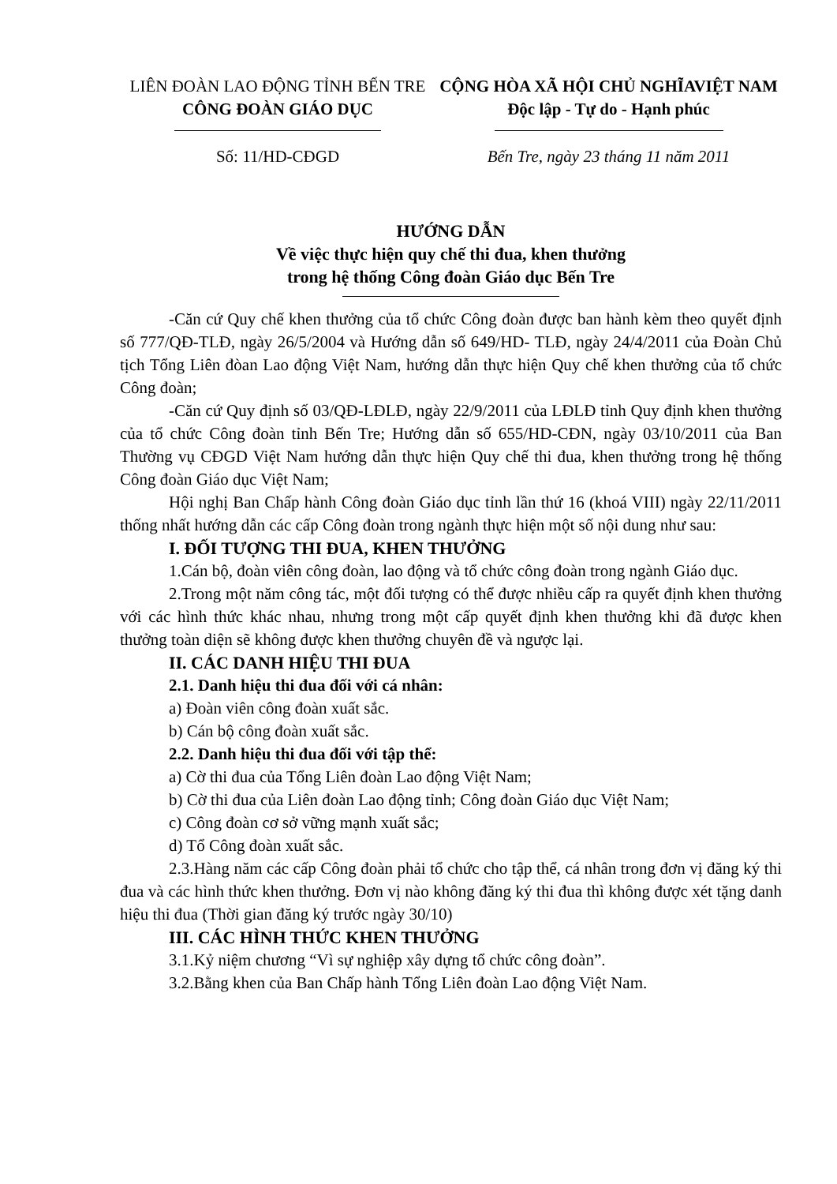LIÊN ĐOÀN LAO ĐỘNG TỈNH BẾN TRE
CÔNG ĐOÀN GIÁO DỤC
Số: 11/HD-CĐGD
CỘNG HÒA XÃ HỘI CHỦ NGHĨAVIỆT NAM
Độc lập - Tự do - Hạnh phúc
Bến Tre, ngày 23 tháng 11 năm 2011
HƯỚNG DẪN
Về việc thực hiện quy chế thi đua, khen thưởng
trong hệ thống Công đoàn Giáo dục Bến Tre
-Căn cứ Quy chế khen thưởng của tổ chức Công đoàn được ban hành kèm theo quyết định số 777/QĐ-TLĐ, ngày 26/5/2004 và Hướng dẫn số 649/HD- TLĐ, ngày 24/4/2011 của Đoàn Chủ tịch Tổng Liên đòan Lao động Việt Nam, hướng dẫn thực hiện Quy chế khen thưởng của tổ chức Công đoàn;
-Căn cứ Quy định số 03/QĐ-LĐLĐ, ngày 22/9/2011 của LĐLĐ tỉnh Quy định khen thưởng của tổ chức Công đoàn tỉnh Bến Tre; Hướng dẫn số 655/HD-CĐN, ngày 03/10/2011 của Ban Thường vụ CĐGD Việt Nam hướng dẫn thực hiện Quy chế thi đua, khen thưởng trong hệ thống Công đoàn Giáo dục Việt Nam;
Hội nghị Ban Chấp hành Công đoàn Giáo dục tỉnh lần thứ 16 (khoá VIII) ngày 22/11/2011 thống nhất hướng dẫn các cấp Công đoàn trong ngành thực hiện một số nội dung như sau:
I. ĐỐI TƯỢNG THI ĐUA, KHEN THƯỞNG
1.Cán bộ, đoàn viên công đoàn, lao động và tổ chức công đoàn trong ngành Giáo dục.
2.Trong một năm công tác, một đối tượng có thể được nhiều cấp ra quyết định khen thưởng với các hình thức khác nhau, nhưng trong một cấp quyết định khen thưởng khi đã được khen thưởng toàn diện sẽ không được khen thưởng chuyên đề và ngược lại.
II. CÁC DANH HIỆU THI ĐUA
2.1. Danh hiệu thi đua đối với cá nhân:
a) Đoàn viên công đoàn xuất sắc.
b) Cán bộ công đoàn xuất sắc.
2.2. Danh hiệu thi đua đối với tập thể:
a) Cờ thi đua của Tổng Liên đoàn Lao động Việt Nam;
b) Cờ thi đua của Liên đoàn Lao động tỉnh; Công đoàn Giáo dục Việt Nam;
c) Công đoàn cơ sở vững mạnh xuất sắc;
d) Tổ Công đoàn xuất sắc.
2.3.Hàng năm các cấp Công đoàn phải tổ chức cho tập thể, cá nhân trong đơn vị đăng ký thi đua và các hình thức khen thưởng. Đơn vị nào không đăng ký thi đua thì không được xét tặng danh hiệu thi đua (Thời gian đăng ký trước ngày 30/10)
III. CÁC HÌNH THỨC KHEN THƯỞNG
3.1.Kỷ niệm chương “Vì sự nghiệp xây dựng tổ chức công đoàn”.
3.2.Bằng khen của Ban Chấp hành Tổng Liên đoàn Lao động Việt Nam.